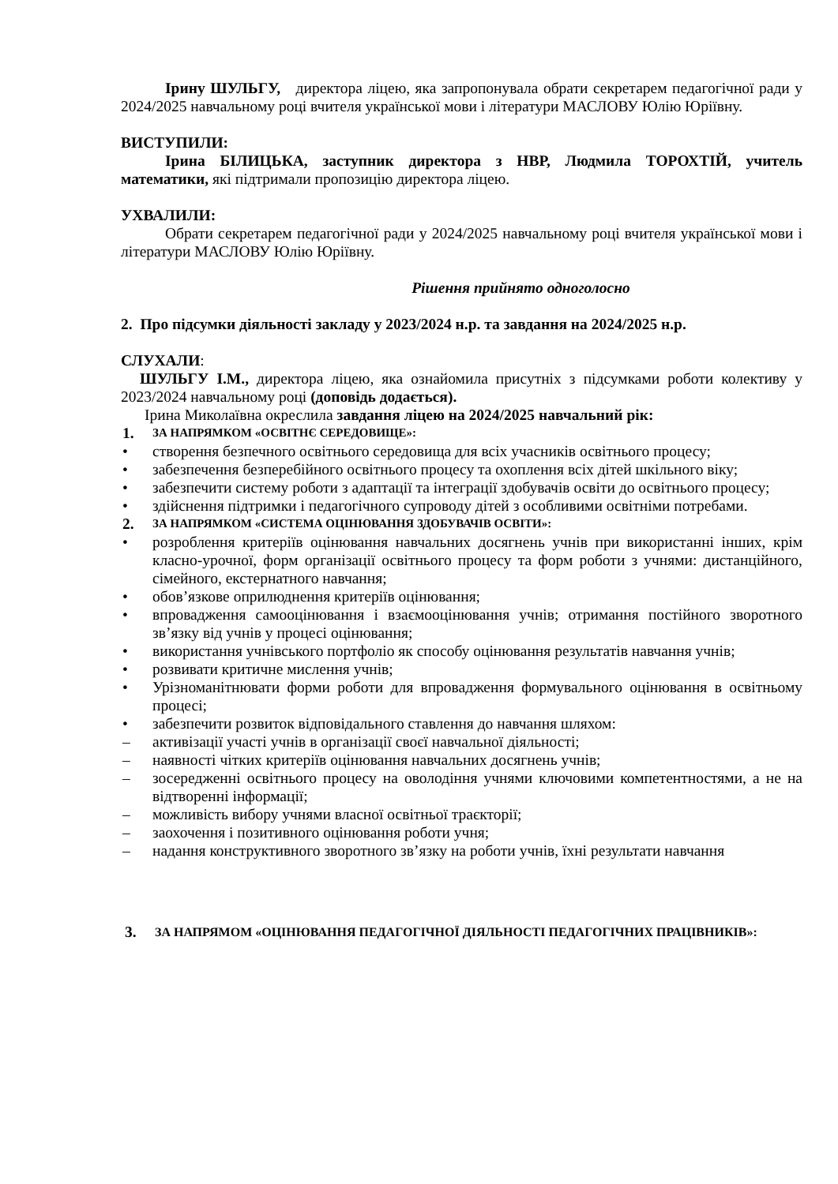Ірину ШУЛЬГУ, директора ліцею, яка запропонувала обрати секретарем педагогічної ради у 2024/2025 навчальному році вчителя української мови і літератури МАСЛОВУ Юлію Юріївну.
ВИСТУПИЛИ:
Ірина БІЛИЦЬКА, заступник директора з НВР, Людмила ТОРОХТІЙ, учитель математики, які підтримали пропозицію директора ліцею.
УХВАЛИЛИ:
Обрати секретарем педагогічної ради у 2024/2025 навчальному році вчителя української мови і літератури МАСЛОВУ Юлію Юріївну.
Рішення прийнято одноголосно
2. Про підсумки діяльності закладу у 2023/2024 н.р. та завдання на 2024/2025 н.р.
СЛУХАЛИ:
ШУЛЬГУ І.М., директора ліцею, яка ознайомила присутніх з підсумками роботи колективу у 2023/2024 навчальному році (доповідь додається).
Ірина Миколаївна окреслила завдання ліцею на 2024/2025 навчальний рік:
1. ЗА НАПРЯМКОМ «ОСВІТНЄ СЕРЕДОВИЩЕ»:
• створення безпечного освітнього середовища для всіх учасників освітнього процесу;
• забезпечення безперебійного освітнього процесу та охоплення всіх дітей шкільного віку;
• забезпечити систему роботи з адаптації та інтеграції здобувачів освіти до освітнього процесу;
• здійснення підтримки і педагогічного супроводу дітей з особливими освітніми потребами.
2. ЗА НАПРЯМКОМ «СИСТЕМА ОЦІНЮВАННЯ ЗДОБУВАЧІВ ОСВІТИ»:
• розроблення критеріїв оцінювання навчальних досягнень учнів при використанні інших, крім класно-урочної, форм організації освітнього процесу та форм роботи з учнями: дистанційного, сімейного, екстернатного навчання;
• обов’язкове оприлюднення критеріїв оцінювання;
• впровадження самооцінювання і взаємооцінювання учнів; отримання постійного зворотного зв’язку від учнів у процесі оцінювання;
• використання учнівського портфоліо як способу оцінювання результатів навчання учнів;
• розвивати критичне мислення учнів;
• Урізноманітнювати форми роботи для впровадження формувального оцінювання в освітньому процесі;
• забезпечити розвиток відповідального ставлення до навчання шляхом:
– активізації участі учнів в організації своєї навчальної діяльності;
– наявності чітких критеріїв оцінювання навчальних досягнень учнів;
– зосередженні освітнього процесу на оволодіння учнями ключовими компетентностями, а не на відтворенні інформації;
– можливість вибору учнями власної освітньої траєкторії;
– заохочення і позитивного оцінювання роботи учня;
– надання конструктивного зворотного зв’язку на роботи учнів, їхні результати навчання
3. ЗА НАПРЯМОМ «ОЦІНЮВАННЯ ПЕДАГОГІЧНОЇ ДІЯЛЬНОСТІ ПЕДАГОГІЧНИХ ПРАЦІВНИКІВ»: